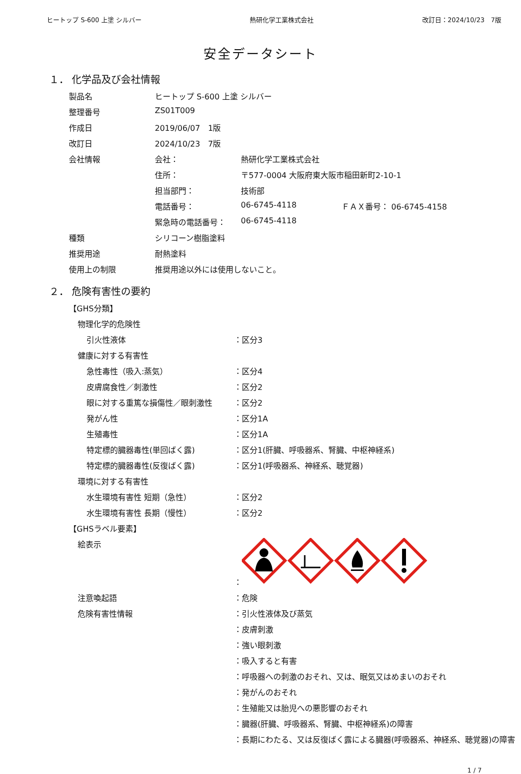ヒートップ S-600 上塗 シルバー 熱研化学工業株式会社 改訂日：2024/10/23　7版
安全データシート
１． 化学品及び会社情報
| 製品名 | ヒートップ S-600 上塗 シルバー | | |
| 整理番号 | ZS01T009 | | |
| 作成日 | 2019/06/07 1版 | | |
| 改訂日 | 2024/10/23 7版 | | |
| 会社情報 | 会社： | 熱研化学工業株式会社 | |
| | 住所： | 〒577-0004 大阪府東大阪市稲田新町2-10-1 | |
| | 担当部門： | 技術部 | |
| | 電話番号： | 06-6745-4118 | ＦＡＸ番号： 06-6745-4158 |
| | 緊急時の電話番号： | 06-6745-4118 | |
| 種類 | シリコーン樹脂塗料 | | |
| 推奨用途 | 耐熱塗料 | | |
| 使用上の制限 | 推奨用途以外には使用しないこと。 | | |
２． 危険有害性の要約
| 【GHS分類】 | |
| 物理化学的危険性 | |
| 引火性液体 | ：区分3 |
| 健康に対する有害性 | |
| 急性毒性（吸入:蒸気） | ：区分4 |
| 皮膚腐食性／刺激性 | ：区分2 |
| 眼に対する重篤な損傷性／眼刺激性 | ：区分2 |
| 発がん性 | ：区分1A |
| 生殖毒性 | ：区分1A |
| 特定標的臓器毒性(単回ばく露) | ：区分1(肝臓、呼吸器系、腎臓、中枢神経系) |
| 特定標的臓器毒性(反復ばく露) | ：区分1(呼吸器系、神経系、聴覚器) |
| 環境に対する有害性 | |
| 水生環境有害性 短期（急性） | ：区分2 |
| 水生環境有害性 長期（慢性） | ：区分2 |
| 【GHSラベル要素】 | |
| 絵表示 | ： |
| 注意喚起語 | ：危険 |
| 危険有害性情報 | ：引火性液体及び蒸気 |
| | ：皮膚刺激 |
| | ：強い眼刺激 |
| | ：吸入すると有害 |
| | ：呼吸器への刺激のおそれ、又は、眠気又はめまいのおそれ |
| | ：発がんのおそれ |
| | ：生殖能又は胎児への悪影響のおそれ |
| | ：臓器(肝臓、呼吸器系、腎臓、中枢神経系)の障害 |
| | ：長期にわたる、又は反復ばく露による臓器(呼吸器系、神経系、聴覚器)の障害 |
1 / 7